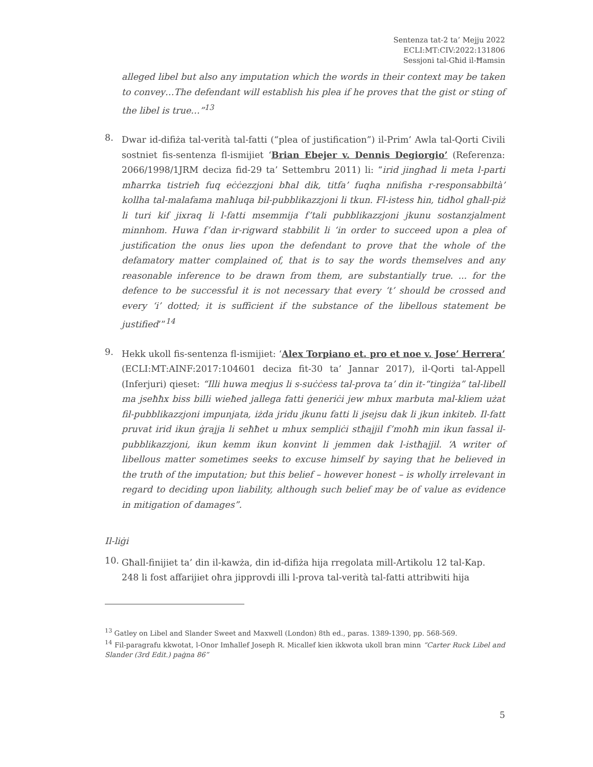Sentenza tat-2 ta’ Mejju 2022
ECLI:MT:CIV:2022:131806
Sessjoni tal-Għid il-Ħamsin
alleged libel but also any imputation which the words in their context may be taken to convey…The defendant will establish his plea if he proves that the gist or sting of the libel is true…”<sup>13</sup>
8.
Dwar id-difiża tal-verità tal-fatti (“plea of justification”) il-Prim’ Awla tal-Qorti Civili sostniet fis-sentenza fl-ismijiet ‘Brian Ebejer v. Dennis Degiorgio’ (Referenza: 2066/1998/1JRM deciza fid-29 ta’ Settembru 2011) li: “irid jingħad li meta l-parti mħarrka tistrieħ fuq eċċezzjoni bħal dik, titfa’ fuqha nnifisha r-responsabbiltà’ kollha tal-malafama maħluqa bil-pubblikazzjoni li tkun. Fl-istess ħin, tidħol għall-piż li turi kif jixraq li l-fatti msemmija f’tali pubblikazzjoni jkunu sostanzjalment minnhom. Huwa f’dan ir-rigward stabbilit li ‘in order to succeed upon a plea of justification the onus lies upon the defendant to prove that the whole of the defamatory matter complained of, that is to say the words themselves and any reasonable inference to be drawn from them, are substantially true. ... for the defence to be successful it is not necessary that every ‘t’ should be crossed and every ‘i’ dotted; it is sufficient if the substance of the libellous statement be justified’”<sup>14</sup>
9.
Hekk ukoll fis-sentenza fl-ismijiet: ‘Alex Torpiano et. pro et noe v. Jose’ Herrera’ (ECLI:MT:AINF:2017:104601 deciza fit-30 ta’ Jannar 2017), il-Qorti tal-Appell (Inferjuri) qieset: “Illi huwa meqjus li s-suċċess tal-prova ta’ din it-“tingiża” tal-libell ma jseħħx biss billi wieħed jallega fatti ġeneriċi jew mhux marbuta mal-kliem użat fil-pubblikazzjoni impunjata, iżda jridu jkunu fatti li jsejsu dak li jkun inkiteb. Il-fatt pruvat irid ikun ġrajja li seħħet u mhux sempliċi stħajjil f’moħħ min ikun fassal il-pubblikazzjoni, ikun kemm ikun konvint li jemmen dak l-istħajjil. ‘A writer of libellous matter sometimes seeks to excuse himself by saying that he believed in the truth of the imputation; but this belief – however honest – is wholly irrelevant in regard to deciding upon liability, although such belief may be of value as evidence in mitigation of damages”.
Il-liġi
10.
Għall-finijiet ta’ din il-kawża, din id-difiża hija rregolata mill-Artikolu 12 tal-Kap. 248 li fost affarijiet oħra jipprovdi illi l-prova tal-verità tal-fatti attribwiti hija
<sup>13</sup> Gatley on Libel and Slander Sweet and Maxwell (London) 8th ed., paras. 1389-1390, pp. 568-569.
<sup>14</sup> Fil-paragrafu kkwotat, l-Onor Imħallef Joseph R. Micallef kien ikkwota ukoll bran minn “Carter Ruck Libel and Slander (3rd Edit.) paġna 86”
5